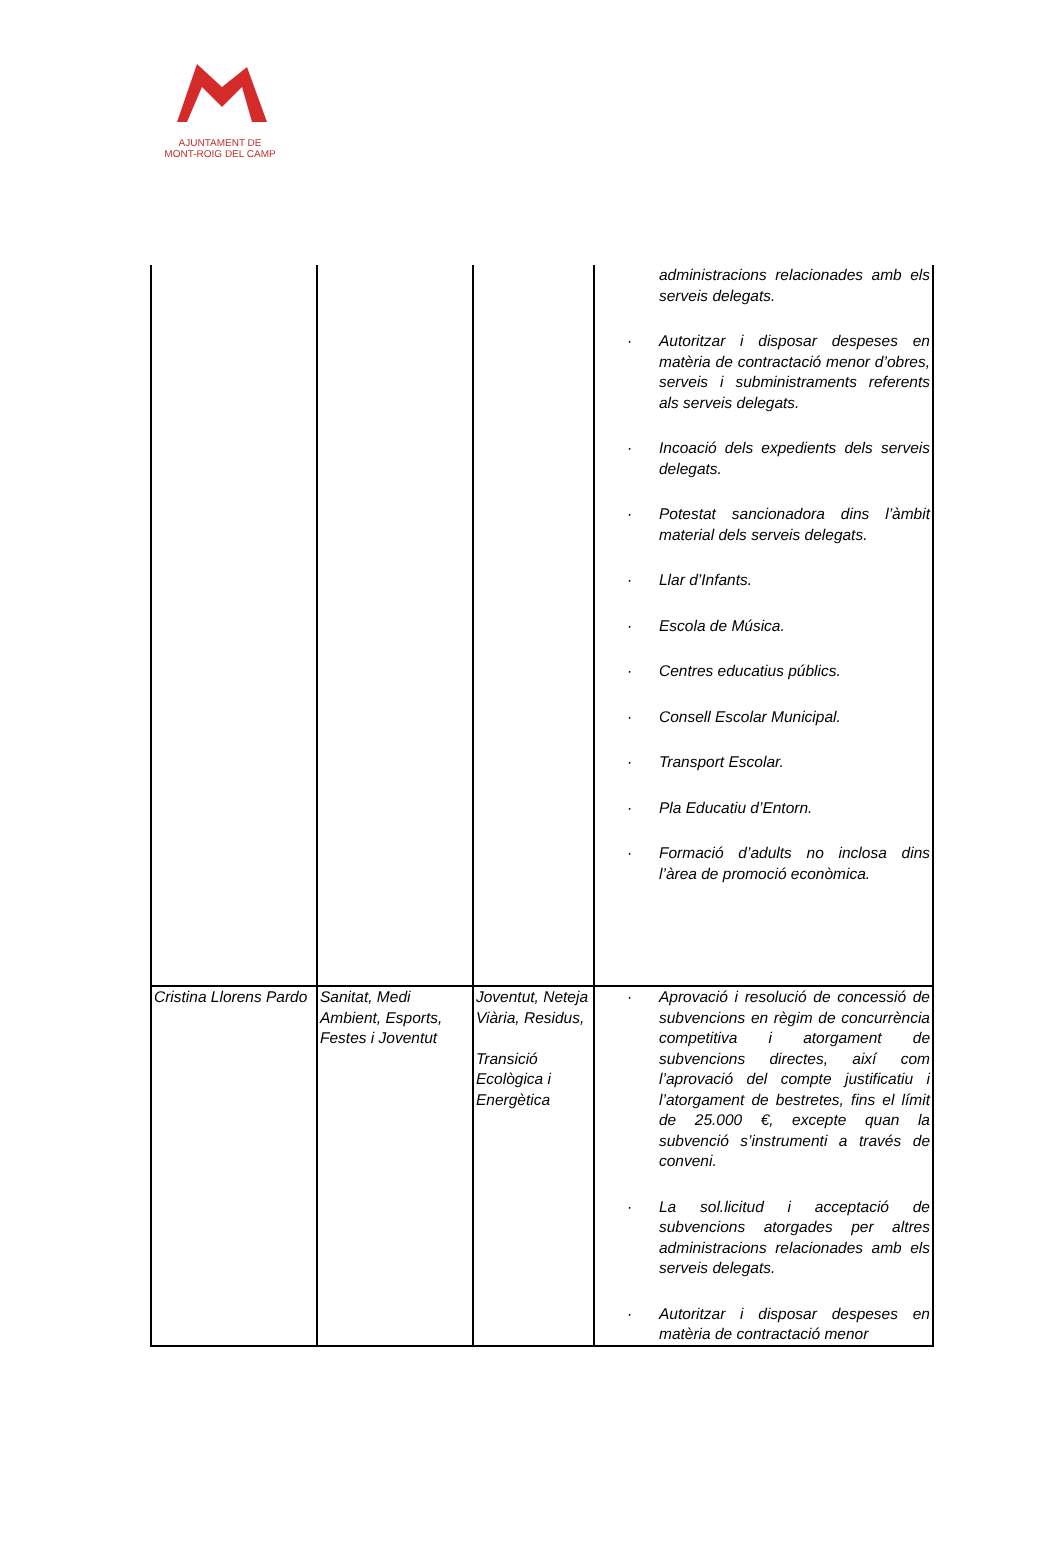AJUNTAMENT DE
MONT-ROIG DEL CAMP
| | | | administracions relacionades amb els serveis delegats. · Autoritzar i disposar despeses en matèria de contractació menor d’obres, serveis i subministraments referents als serveis delegats. · Incoació dels expedients dels serveis delegats. · Potestat sancionadora dins l’àmbit material dels serveis delegats. · Llar d’Infants. · Escola de Música. · Centres educatius públics. · Consell Escolar Municipal. · Transport Escolar. · Pla Educatiu d’Entorn. · Formació d’adults no inclosa dins l’àrea de promoció econòmica. |
| Cristina Llorens Pardo | Sanitat, Medi Ambient, Esports, Festes i Joventut | Joventut, Neteja Viària, Residus, Transició Ecològica i Energètica | · Aprovació i resolució de concessió de subvencions en règim de concurrència competitiva i atorgament de subvencions directes, així com l’aprovació del compte justificatiu i l’atorgament de bestretes, fins el límit de 25.000 €, excepte quan la subvenció s’instrumenti a través de conveni. · La sol.licitud i acceptació de subvencions atorgades per altres administracions relacionades amb els serveis delegats. · Autoritzar i disposar despeses en matèria de contractació menor |